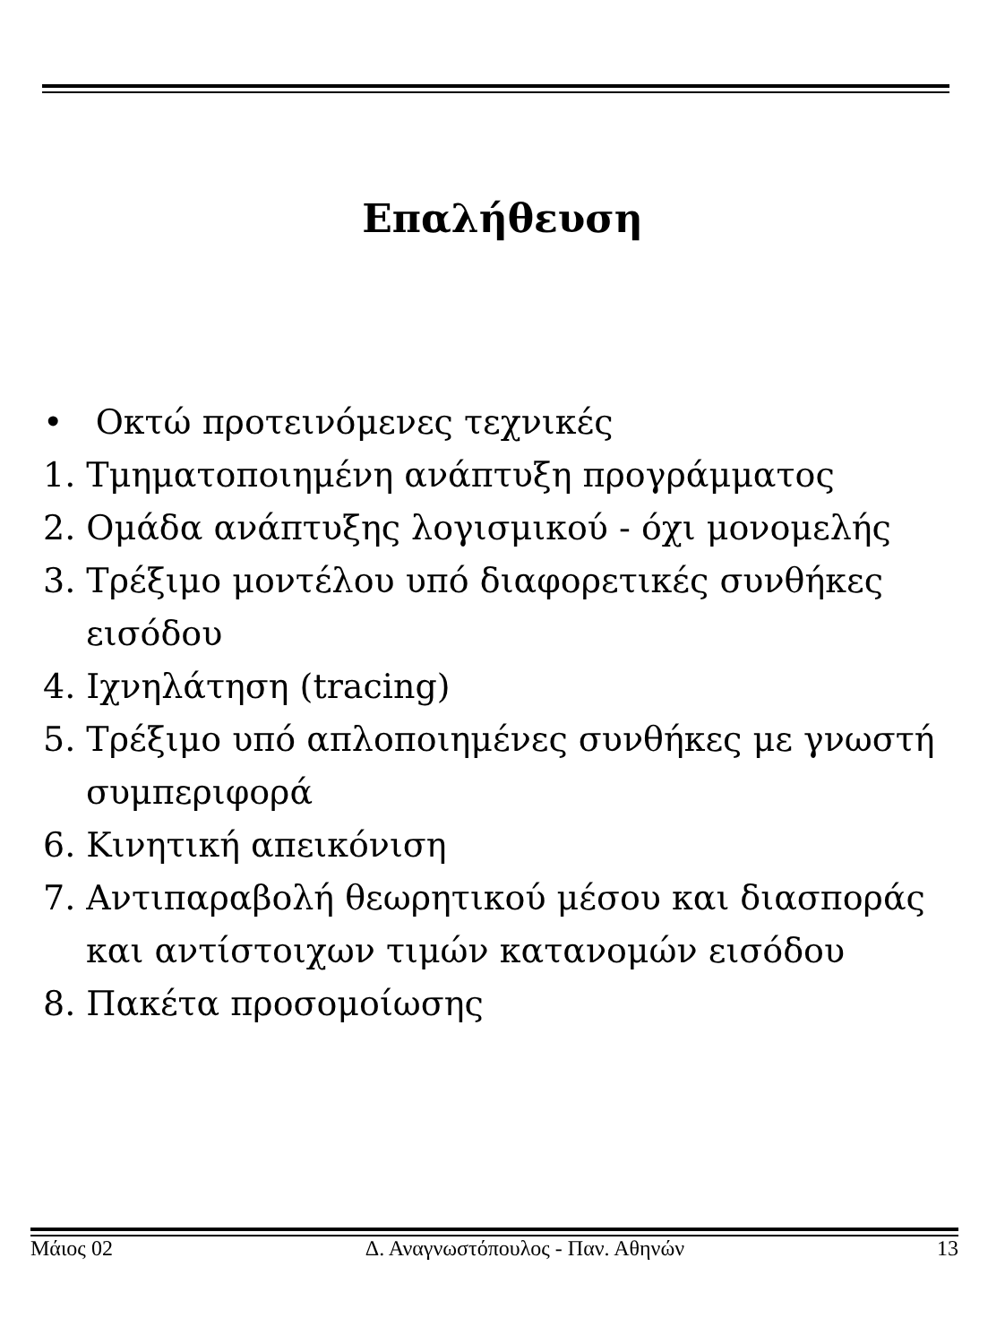Επαλήθευση
• Οκτώ προτεινόμενες τεχνικές
1. Τμηματοποιημένη ανάπτυξη προγράμματος
2. Ομάδα ανάπτυξης λογισμικού - όχι μονομελής
3. Τρέξιμο μοντέλου υπό διαφορετικές συνθήκες εισόδου
4. Ιχνηλάτηση (tracing)
5. Τρέξιμο υπό απλοποιημένες συνθήκες με γνωστή συμπεριφορά
6. Κινητική απεικόνιση
7. Αντιπαραβολή θεωρητικού μέσου και διασποράς και αντίστοιχων τιμών κατανομών εισόδου
8. Πακέτα προσομοίωσης
Μάιος 02 Δ. Αναγνωστόπουλος - Παν. Αθηνών 13